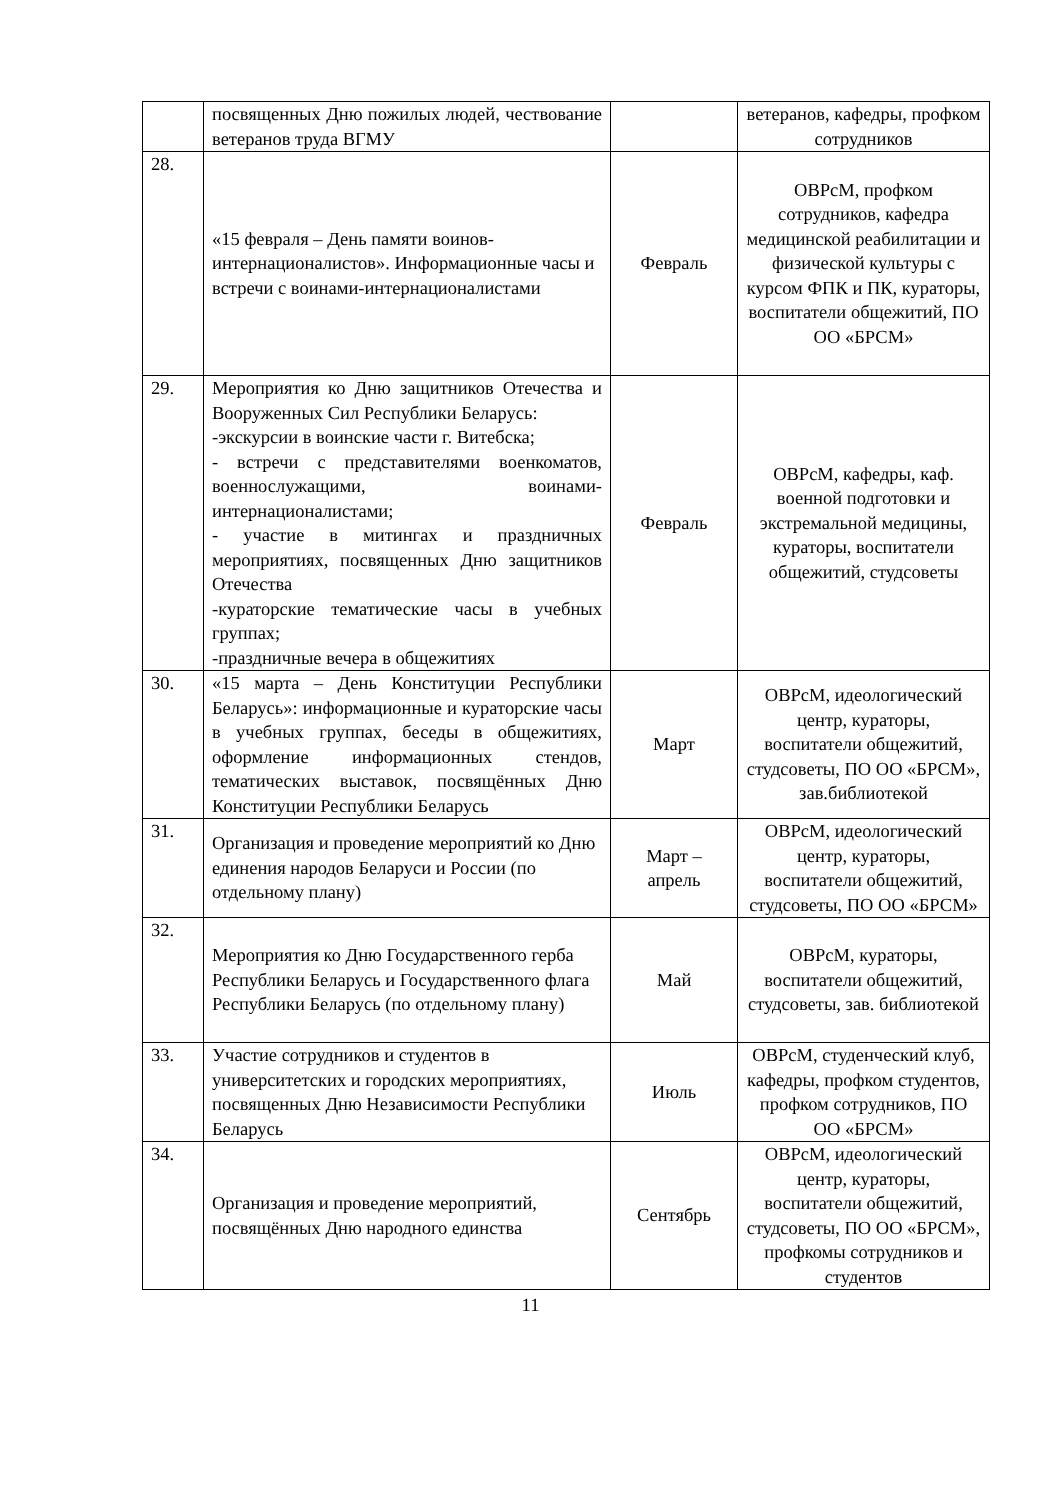| | посвященных Дню пожилых людей, чествование ветеранов труда ВГМУ | | ветеранов, кафедры, профком сотрудников |
| 28. | «15 февраля – День памяти воинов-интернационалистов». Информационные часы и встречи с воинами-интернационалистами | Февраль | ОВРсМ, профком сотрудников, кафедра медицинской реабилитации и физической культуры с курсом ФПК и ПК, кураторы, воспитатели общежитий, ПО ОО «БРСМ» |
| 29. | Мероприятия ко Дню защитников Отечества и Вооруженных Сил Республики Беларусь: -экскурсии в воинские части г. Витебска; - встречи с представителями военкоматов, военнослужащими, воинами-интернационалистами; - участие в митингах и праздничных мероприятиях, посвященных Дню защитников Отечества -кураторские тематические часы в учебных группах; -праздничные вечера в общежитиях | Февраль | ОВРсМ, кафедры, каф. военной подготовки и экстремальной медицины, кураторы, воспитатели общежитий, студсоветы |
| 30. | «15 марта – День Конституции Республики Беларусь»: информационные и кураторские часы в учебных группах, беседы в общежитиях, оформление информационных стендов, тематических выставок, посвящённых Дню Конституции Республики Беларусь | Март | ОВРсМ, идеологический центр, кураторы, воспитатели общежитий, студсоветы, ПО ОО «БРСМ», зав.библиотекой |
| 31. | Организация и проведение мероприятий ко Дню единения народов Беларуси и России (по отдельному плану) | Март – апрель | ОВРсМ, идеологический центр, кураторы, воспитатели общежитий, студсоветы, ПО ОО «БРСМ» |
| 32. | Мероприятия ко Дню Государственного герба Республики Беларусь и Государственного флага Республики Беларусь (по отдельному плану) | Май | ОВРсМ, кураторы, воспитатели общежитий, студсоветы, зав. библиотекой |
| 33. | Участие сотрудников и студентов в университетских и городских мероприятиях, посвященных Дню Независимости Республики Беларусь | Июль | ОВРсМ, студенческий клуб, кафедры, профком студентов, профком сотрудников, ПО ОО «БРСМ» |
| 34. | Организация и проведение мероприятий, посвящённых Дню народного единства | Сентябрь | ОВРсМ, идеологический центр, кураторы, воспитатели общежитий, студсоветы, ПО ОО «БРСМ», профкомы сотрудников и студентов |
11